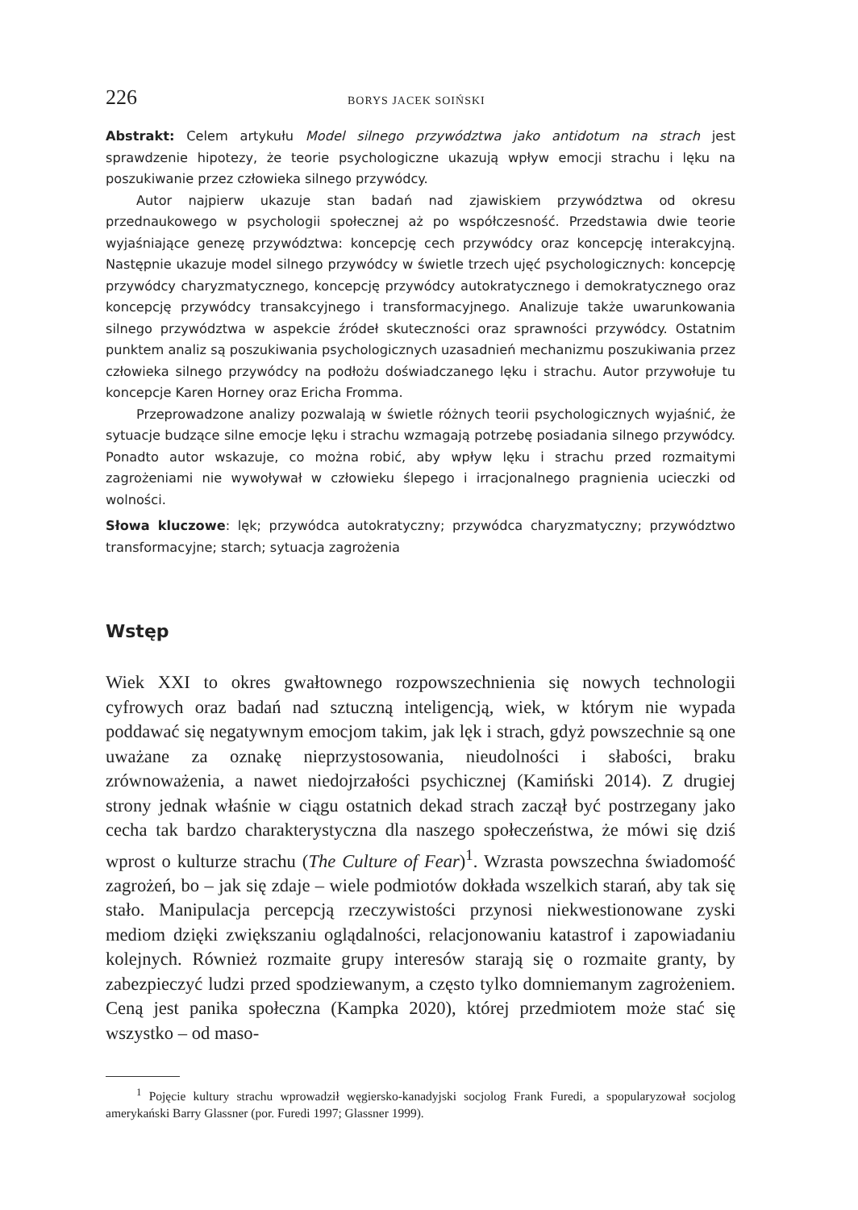226 BORYS JACEK SOIŃSKI
Abstrakt: Celem artykułu Model silnego przywództwa jako antidotum na strach jest sprawdzenie hipotezy, że teorie psychologiczne ukazują wpływ emocji strachu i lęku na poszukiwanie przez człowieka silnego przywódcy.
Autor najpierw ukazuje stan badań nad zjawiskiem przywództwa od okresu przednaukowego w psychologii społecznej aż po współczesność. Przedstawia dwie teorie wyjaśniające genezę przywództwa: koncepcję cech przywódcy oraz koncepcję interakcyjną. Następnie ukazuje model silnego przywódcy w świetle trzech ujęć psychologicznych: koncepcję przywódcy charyzmatycznego, koncepcję przywódcy autokratycznego i demokratycznego oraz koncepcję przywódcy transakcyjnego i transformacyjnego. Analizuje także uwarunkowania silnego przywództwa w aspekcie źródeł skuteczności oraz sprawności przywódcy. Ostatnim punktem analiz są poszukiwania psychologicznych uzasadnień mechanizmu poszukiwania przez człowieka silnego przywódcy na podłożu doświadczanego lęku i strachu. Autor przywołuje tu koncepcje Karen Horney oraz Ericha Fromma.
Przeprowadzone analizy pozwalają w świetle różnych teorii psychologicznych wyjaśnić, że sytuacje budzące silne emocje lęku i strachu wzmagają potrzebę posiadania silnego przywódcy. Ponadto autor wskazuje, co można robić, aby wpływ lęku i strachu przed rozmaitymi zagrożeniami nie wywoływał w człowieku ślepego i irracjonalnego pragnienia ucieczki od wolności.
Słowa kluczowe: lęk; przywódca autokratyczny; przywódca charyzmatyczny; przywództwo transformacyjne; starch; sytuacja zagrożenia
Wstęp
Wiek XXI to okres gwałtownego rozpowszechnienia się nowych technologii cyfrowych oraz badań nad sztuczną inteligencją, wiek, w którym nie wypada poddawać się negatywnym emocjom takim, jak lęk i strach, gdyż powszechnie są one uważane za oznakę nieprzystosowania, nieudolności i słabości, braku zrównoważenia, a nawet niedojrzałości psychicznej (Kamiński 2014). Z drugiej strony jednak właśnie w ciągu ostatnich dekad strach zaczął być postrzegany jako cecha tak bardzo charakterystyczna dla naszego społeczeństwa, że mówi się dziś wprost o kulturze strachu (The Culture of Fear)<sup>1</sup>. Wzrasta powszechna świadomość zagrożeń, bo – jak się zdaje – wiele podmiotów dokłada wszelkich starań, aby tak się stało. Manipulacja percepcją rzeczywistości przynosi niekwestionowane zyski mediom dzięki zwiększaniu oglądalności, relacjonowaniu katastrof i zapowiadaniu kolejnych. Również rozmaite grupy interesów starają się o rozmaite granty, by zabezpieczyć ludzi przed spodziewanym, a często tylko domniemanym zagrożeniem. Ceną jest panika społeczna (Kampka 2020), której przedmiotem może stać się wszystko – od maso-
<sup>1</sup> Pojęcie kultury strachu wprowadził węgiersko-kanadyjski socjolog Frank Furedi, a spopularyzował socjolog amerykański Barry Glassner (por. Furedi 1997; Glassner 1999).